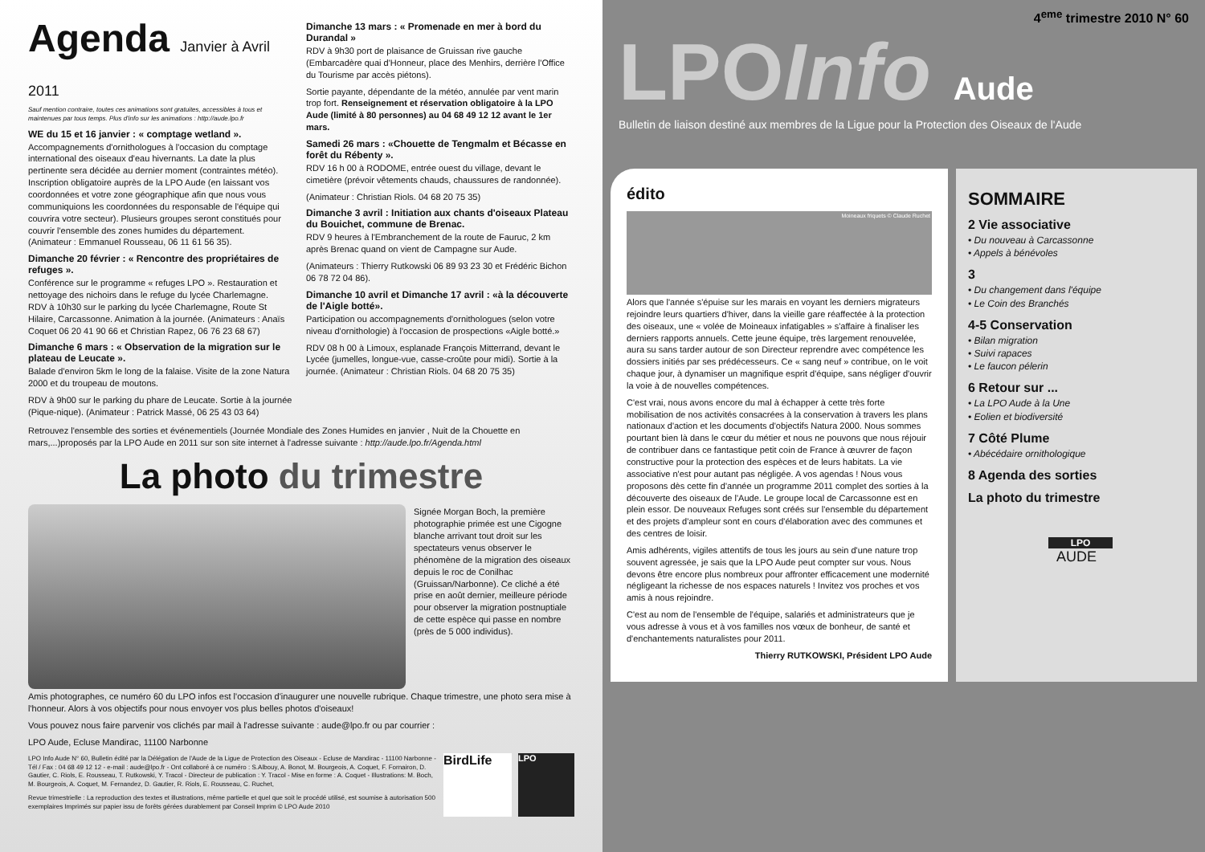Agenda Janvier à Avril 2011
Sauf mention contraire, toutes ces animations sont gratuites, accessibles à tous et maintenues par tous temps. Plus d'info sur les animations : http://aude.lpo.fr
WE du 15 et 16 janvier : « comptage wetland ».
Accompagnements d'ornithologues à l'occasion du comptage international des oiseaux d'eau hivernants. La date la plus pertinente sera décidée au dernier moment (contraintes météo). Inscription obligatoire auprès de la LPO Aude (en laissant vos coordonnées et votre zone géographique afin que nous vous communiquions les coordonnées du responsable de l'équipe qui couvrira votre secteur). Plusieurs groupes seront constitués pour couvrir l'ensemble des zones humides du département.
(Animateur : Emmanuel Rousseau, 06 11 61 56 35).
Dimanche 20 février : « Rencontre des propriétaires de refuges ».
Conférence sur le programme « refuges LPO ». Restauration et nettoyage des nichoirs dans le refuge du lycée Charlemagne.
RDV à 10h30 sur le parking du lycée Charlemagne, Route St Hilaire, Carcassonne. Animation à la journée. (Animateurs : Anaïs Coquet 06 20 41 90 66 et Christian Rapez, 06 76 23 68 67)
Dimanche 6 mars : « Observation de la migration sur le plateau de Leucate ».
Balade d'environ 5km le long de la falaise. Visite de la zone Natura 2000 et du troupeau de moutons.
RDV à 9h00 sur le parking du phare de Leucate. Sortie à la journée (Pique-nique). (Animateur : Patrick Massé, 06 25 43 03 64)
Dimanche 13 mars : « Promenade en mer à bord du Durandal »
RDV à 9h30 port de plaisance de Gruissan rive gauche (Embarcadère quai d'Honneur, place des Menhirs, derrière l'Office du Tourisme par accès piétons).
Sortie payante, dépendante de la météo, annulée par vent marin trop fort. Renseignement et réservation obligatoire à la LPO Aude (limité à 80 personnes) au 04 68 49 12 12 avant le 1er mars.
Samedi 26 mars : «Chouette de Tengmalm et Bécasse en forêt du Rébenty ».
RDV 16 h 00 à RODOME, entrée ouest du village, devant le cimetière (prévoir vêtements chauds, chaussures de randonnée).
(Animateur : Christian Riols. 04 68 20 75 35)
Dimanche 3 avril : Initiation aux chants d'oiseaux Plateau du Bouichet, commune de Brenac.
RDV 9 heures à l'Embranchement de la route de Fauruc, 2 km après Brenac quand on vient de Campagne sur Aude.
(Animateurs : Thierry Rutkowski 06 89 93 23 30 et Frédéric Bichon 06 78 72 04 86).
Dimanche 10 avril et Dimanche 17 avril : «à la découverte de l'Aigle botté».
Participation ou accompagnements d'ornithologues (selon votre niveau d'ornithologie) à l'occasion de prospections «Aigle botté.»
RDV 08 h 00 à Limoux, esplanade François Mitterrand, devant le Lycée (jumelles, longue-vue, casse-croûte pour midi). Sortie à la journée. (Animateur : Christian Riols. 04 68 20 75 35)
Retrouvez l'ensemble des sorties et événementiels (Journée Mondiale des Zones Humides en janvier , Nuit de la Chouette en mars,...)proposés par la LPO Aude en 2011 sur son site internet à l'adresse suivante : http://aude.lpo.fr/Agenda.html
La photo du trimestre
Signée Morgan Boch, la première photographie primée est une Cigogne blanche arrivant tout droit sur les spectateurs venus observer le phénomène de la migration des oiseaux depuis le roc de Conilhac (Gruissan/Narbonne). Ce cliché a été prise en août dernier, meilleure période pour observer la migration postnuptiale de cette espèce qui passe en nombre (près de 5 000 individus).
Amis photographes, ce numéro 60 du LPO infos est l'occasion d'inaugurer une nouvelle rubrique. Chaque trimestre, une photo sera mise à l'honneur. Alors à vos objectifs pour nous envoyer vos plus belles photos d'oiseaux!
Vous pouvez nous faire parvenir vos clichés par mail à l'adresse suivante : aude@lpo.fr ou par courrier :
LPO Aude, Ecluse Mandirac, 11100 Narbonne
LPO Info Aude N° 60, Bulletin édité par la Délégation de l'Aude de la Ligue de Protection des Oiseaux - Ecluse de Mandirac - 11100 Narbonne - Tél / Fax : 04 68 49 12 12 - e-mail : aude@lpo.fr - Ont collaboré à ce numéro : S.Albouy, A. Bonot, M. Bourgeois, A. Coquet, F. Fornairon, D. Gautier, C. Riols, E. Rousseau, T. Rutkowski, Y. Tracol - Directeur de publication : Y. Tracol - Mise en forme : A. Coquet - Illustrations: M. Boch, M. Bourgeois, A. Coquet, M. Fernandez, D. Gautier, R. Riols, E. Rousseau, C. Ruchet,
Revue trimestrielle : La reproduction des textes et illustrations, même partielle et quel que soit le procédé utilisé, est soumise à autorisation 500 exemplaires Imprimés sur papier issu de forêts gérées durablement par Conseil Imprim © LPO Aude 2010
BirdLife
LPO
4<sup>eme</sup> trimestre 2010 N° 60
LPOInfo Aude
Bulletin de liaison destiné aux membres de la Ligue pour la Protection des Oiseaux de l'Aude
édito
Moineaux friquets © Claude Ruchet
Alors que l'année s'épuise sur les marais en voyant les derniers migrateurs rejoindre leurs quartiers d'hiver, dans la vieille gare réaffectée à la protection des oiseaux, une « volée de Moineaux infatigables » s'affaire à finaliser les derniers rapports annuels. Cette jeune équipe, très largement renouvelée, aura su sans tarder autour de son Directeur reprendre avec compétence les dossiers initiés par ses prédécesseurs. Ce « sang neuf » contribue, on le voit chaque jour, à dynamiser un magnifique esprit d'équipe, sans négliger d'ouvrir la voie à de nouvelles compétences.
C'est vrai, nous avons encore du mal à échapper à cette très forte mobilisation de nos activités consacrées à la conservation à travers les plans nationaux d'action et les documents d'objectifs Natura 2000. Nous sommes pourtant bien là dans le cœur du métier et nous ne pouvons que nous réjouir de contribuer dans ce fantastique petit coin de France à œuvrer de façon constructive pour la protection des espèces et de leurs habitats. La vie associative n'est pour autant pas négligée. A vos agendas ! Nous vous proposons dès cette fin d'année un programme 2011 complet des sorties à la découverte des oiseaux de l'Aude. Le groupe local de Carcassonne est en plein essor. De nouveaux Refuges sont créés sur l'ensemble du département et des projets d'ampleur sont en cours d'élaboration avec des communes et des centres de loisir.
Amis adhérents, vigiles attentifs de tous les jours au sein d'une nature trop souvent agressée, je sais que la LPO Aude peut compter sur vous. Nous devons être encore plus nombreux pour affronter efficacement une modernité négligeant la richesse de nos espaces naturels ! Invitez vos proches et vos amis à nous rejoindre.
C'est au nom de l'ensemble de l'équipe, salariés et administrateurs que je vous adresse à vous et à vos familles nos vœux de bonheur, de santé et d'enchantements naturalistes pour 2011.
Thierry RUTKOWSKI, Président LPO Aude
SOMMAIRE
2 Vie associative
• Du nouveau à Carcassonne
• Appels à bénévoles
3
• Du changement dans l'équipe
• Le Coin des Branchés
4-5 Conservation
• Bilan migration
• Suivi rapaces
• Le faucon pélerin
6 Retour sur ...
• La LPO Aude à la Une
• Eolien et biodiversité
7 Côté Plume
• Abécédaire ornithologique
8 Agenda des sorties
La photo du trimestre
LPO
AUDE